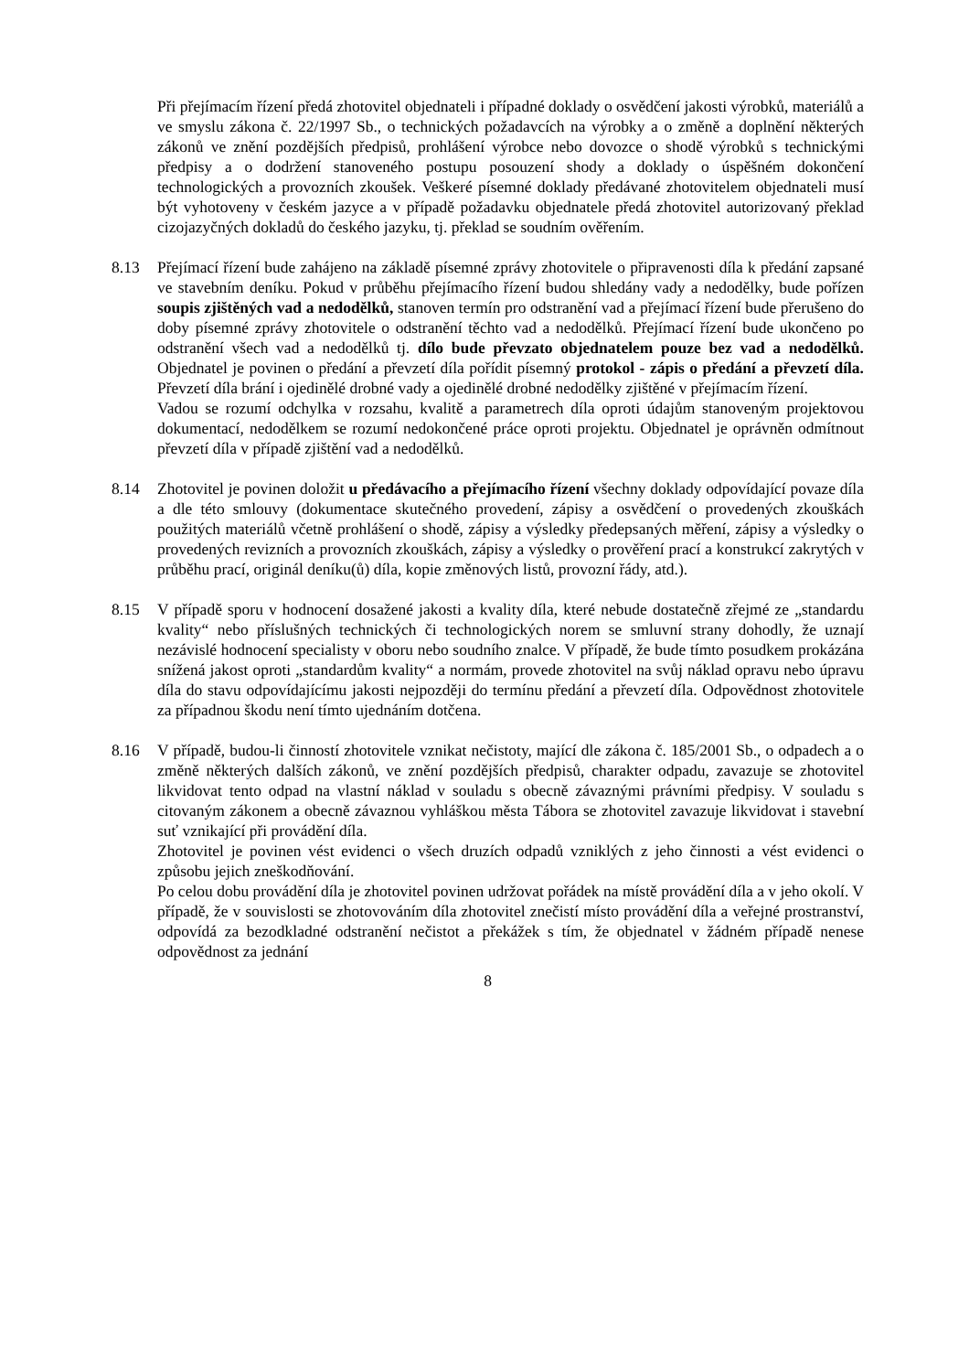Při přejímacím řízení předá zhotovitel objednateli i případné doklady o osvědčení jakosti výrobků, materiálů a ve smyslu zákona č. 22/1997 Sb., o technických požadavcích na výrobky a o změně a doplnění některých zákonů ve znění pozdějších předpisů, prohlášení výrobce nebo dovozce o shodě výrobků s technickými předpisy a o dodržení stanoveného postupu posouzení shody a doklady o úspěšném dokončení technologických a provozních zkoušek. Veškeré písemné doklady předávané zhotovitelem objednateli musí být vyhotoveny v českém jazyce a v případě požadavku objednatele předá zhotovitel autorizovaný překlad cizojazyčných dokladů do českého jazyku, tj. překlad se soudním ověřením.
8.13 Přejímací řízení bude zahájeno na základě písemné zprávy zhotovitele o připravenosti díla k předání zapsané ve stavebním deníku. Pokud v průběhu přejímacího řízení budou shledány vady a nedodělky, bude pořízen soupis zjištěných vad a nedodělků, stanoven termín pro odstranění vad a přejímací řízení bude přerušeno do doby písemné zprávy zhotovitele o odstranění těchto vad a nedodělků. Přejímací řízení bude ukončeno po odstranění všech vad a nedodělků tj. dílo bude převzato objednatelem pouze bez vad a nedodělků. Objednatel je povinen o předání a převzetí díla pořídit písemný protokol - zápis o předání a převzetí díla. Převzetí díla brání i ojedinělé drobné vady a ojedinělé drobné nedodělky zjištěné v přejímacím řízení.
Vadou se rozumí odchylka v rozsahu, kvalitě a parametrech díla oproti údajům stanoveným projektovou dokumentací, nedodělkem se rozumí nedokončené práce oproti projektu. Objednatel je oprávněn odmítnout převzetí díla v případě zjištění vad a nedodělků.
8.14 Zhotovitel je povinen doložit u předávacího a přejímacího řízení všechny doklady odpovídající povaze díla a dle této smlouvy (dokumentace skutečného provedení, zápisy a osvědčení o provedených zkouškách použitých materiálů včetně prohlášení o shodě, zápisy a výsledky předepsaných měření, zápisy a výsledky o provedených revizních a provozních zkouškách, zápisy a výsledky o prověření prací a konstrukcí zakrytých v průběhu prací, originál deníku(ů) díla, kopie změnových listů, provozní řády, atd.).
8.15 V případě sporu v hodnocení dosažené jakosti a kvality díla, které nebude dostatečně zřejmé ze „standardu kvality“ nebo příslušných technických či technologických norem se smluvní strany dohodly, že uznají nezávislé hodnocení specialisty v oboru nebo soudního znalce. V případě, že bude tímto posudkem prokázána snížená jakost oproti „standardům kvality“ a normám, provede zhotovitel na svůj náklad opravu nebo úpravu díla do stavu odpovídajícímu jakosti nejpozději do termínu předání a převzetí díla. Odpovědnost zhotovitele za případnou škodu není tímto ujednáním dotčena.
8.16 V případě, budou-li činností zhotovitele vznikat nečistoty, mající dle zákona č. 185/2001 Sb., o odpadech a o změně některých dalších zákonů, ve znění pozdějších předpisů, charakter odpadu, zavazuje se zhotovitel likvidovat tento odpad na vlastní náklad v souladu s obecně závaznými právními předpisy. V souladu s citovaným zákonem a obecně závaznou vyhláškou města Tábora se zhotovitel zavazuje likvidovat i stavební suť vznikající při provádění díla.
Zhotovitel je povinen vést evidenci o všech druzích odpadů vzniklých z jeho činnosti a vést evidenci o způsobu jejich zneškodňování.
Po celou dobu provádění díla je zhotovitel povinen udržovat pořádek na místě provádění díla a v jeho okolí. V případě, že v souvislosti se zhotovováním díla zhotovitel znečistí místo provádění díla a veřejné prostranství, odpovídá za bezodkladné odstranění nečistot a překážek s tím, že objednatel v žádném případě nenese odpovědnost za jednání
8